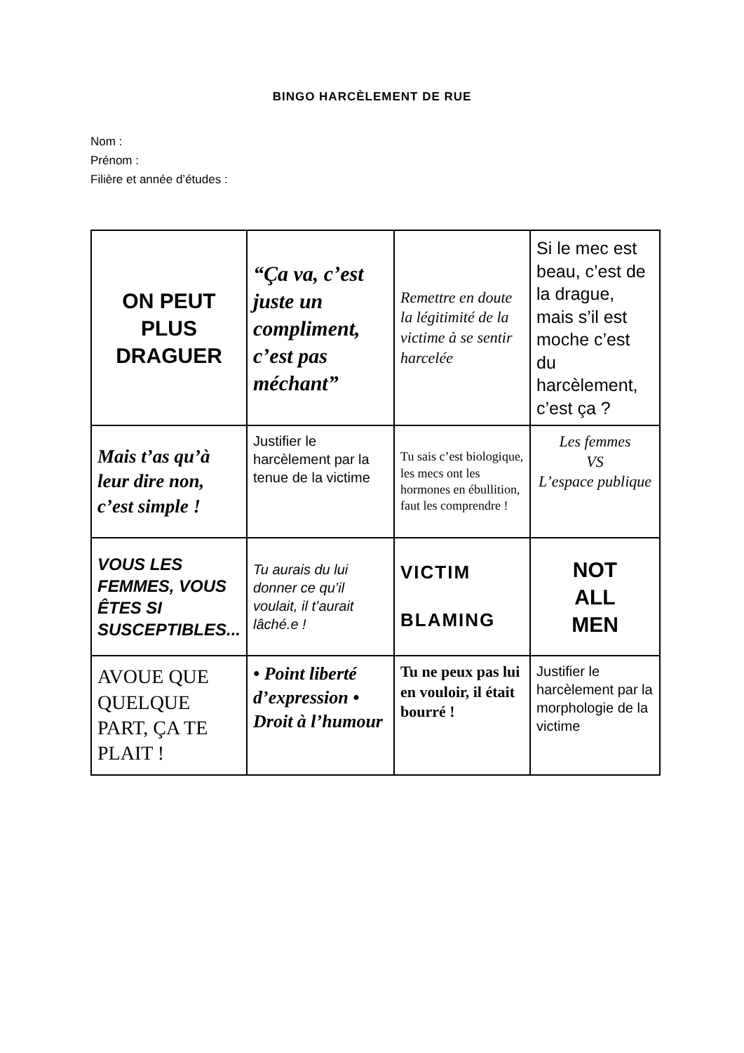BINGO HARCÈLEMENT DE RUE
Nom :
Prénom :
Filière et année d’études :
| ON PEUT PLUS DRAGUER | “Ça va, c’est juste un compliment, c’est pas méchant” | Remettre en doute la légitimité de la victime à se sentir harcelée | Si le mec est beau, c’est de la drague, mais s’il est moche c’est du harcèlement, c’est ça ? |
| Mais t’as qu’à leur dire non, c’est simple ! | Justifier le harcèlement par la tenue de la victime | Tu sais c’est biologique, les mecs ont les hormones en ébullition, faut les comprendre ! | Les femmes VS L’espace publique |
| VOUS LES FEMMES, VOUS ÊTES SI SUSCEPTIBLES... | Tu aurais du lui donner ce qu’il voulait, il t’aurait lâché.e ! | VICTIM BLAMING | NOT ALL MEN |
| AVOUE QUE QUELQUE PART, ÇA TE PLAIT ! | • Point liberté d’expression • Droit à l’humour | Tu ne peux pas lui en vouloir, il était bourré ! | Justifier le harcèlement par la morphologie de la victime |